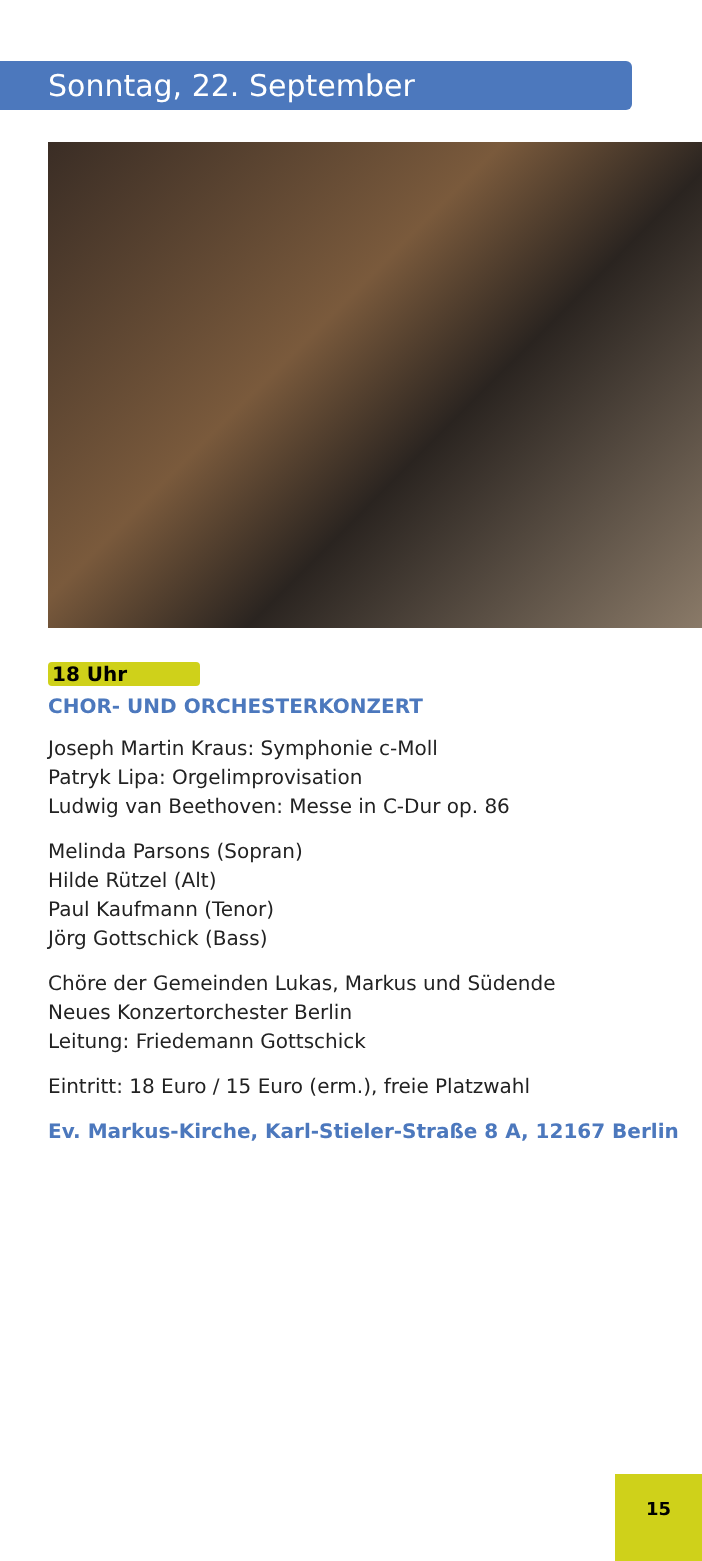Sonntag, 22. September
18 Uhr
CHOR- UND ORCHESTERKONZERT
Joseph Martin Kraus: Symphonie c-Moll
Patryk Lipa: Orgelimprovisation
Ludwig van Beethoven: Messe in C-Dur op. 86
Melinda Parsons (Sopran)
Hilde Rützel (Alt)
Paul Kaufmann (Tenor)
Jörg Gottschick (Bass)
Chöre der Gemeinden Lukas, Markus und Südende
Neues Konzertorchester Berlin
Leitung: Friedemann Gottschick
Eintritt: 18 Euro / 15 Euro (erm.), freie Platzwahl
Ev. Markus-Kirche, Karl-Stieler-Straße 8 A, 12167 Berlin
15